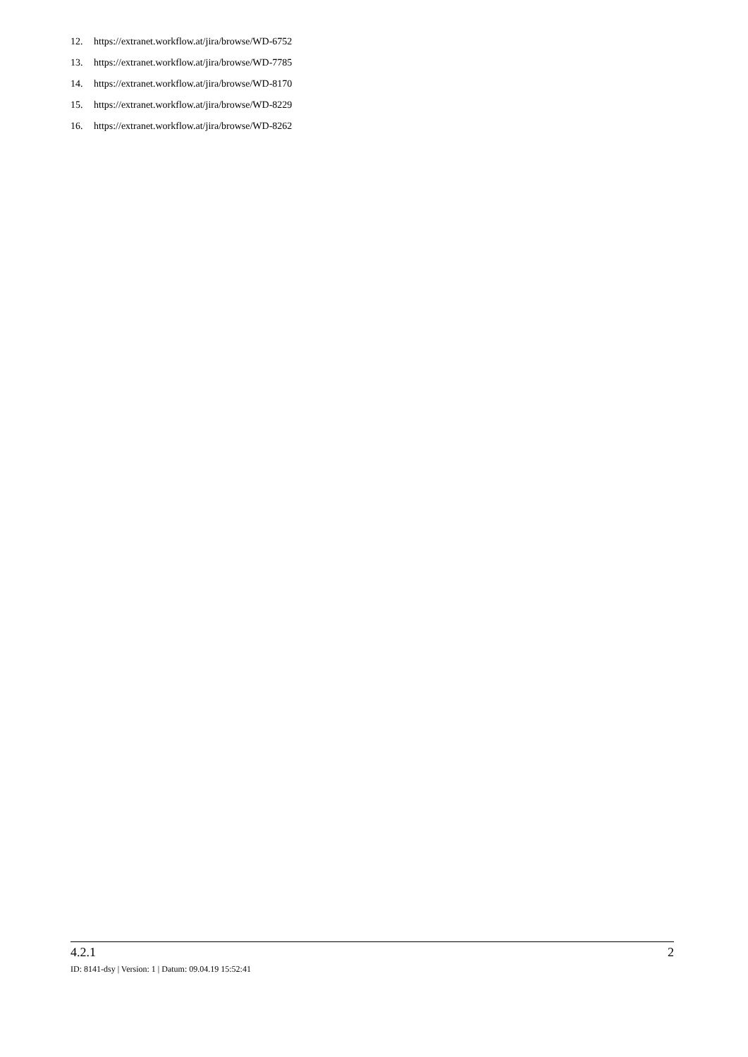12. https://extranet.workflow.at/jira/browse/WD-6752
13. https://extranet.workflow.at/jira/browse/WD-7785
14. https://extranet.workflow.at/jira/browse/WD-8170
15. https://extranet.workflow.at/jira/browse/WD-8229
16. https://extranet.workflow.at/jira/browse/WD-8262
4.2.1 2
ID: 8141-dsy | Version: 1 | Datum: 09.04.19 15:52:41